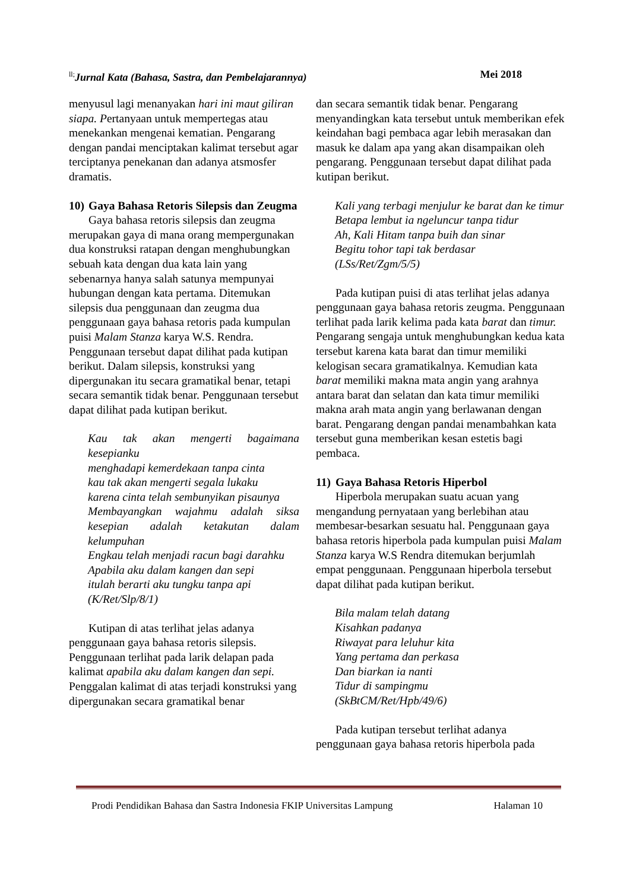<sup>ll;</sup>Jurnal Kata (Bahasa, Sastra, dan Pembelajarannya) Mei 2018
menyusul lagi menanyakan hari ini maut giliran siapa. Pertanyaan untuk mempertegas atau menekankan mengenai kematian. Pengarang dengan pandai menciptakan kalimat tersebut agar terciptanya penekanan dan adanya atsmosfer dramatis.
10) Gaya Bahasa Retoris Silepsis dan Zeugma
Gaya bahasa retoris silepsis dan zeugma merupakan gaya di mana orang mempergunakan dua konstruksi ratapan dengan menghubungkan sebuah kata dengan dua kata lain yang sebenarnya hanya salah satunya mempunyai hubungan dengan kata pertama. Ditemukan silepsis dua penggunaan dan zeugma dua penggunaan gaya bahasa retoris pada kumpulan puisi Malam Stanza karya W.S. Rendra. Penggunaan tersebut dapat dilihat pada kutipan berikut. Dalam silepsis, konstruksi yang dipergunakan itu secara gramatikal benar, tetapi secara semantik tidak benar. Penggunaan tersebut dapat dilihat pada kutipan berikut.
Kau tak akan mengerti bagaimana kesepianku
menghadapi kemerdekaan tanpa cinta
kau tak akan mengerti segala lukaku
karena cinta telah sembunyikan pisaunya
Membayangkan wajahmu adalah siksa kesepian adalah ketakutan dalam kelumpuhan
Engkau telah menjadi racun bagi darahku
Apabila aku dalam kangen dan sepi
itulah berarti aku tungku tanpa api
(K/Ret/Slp/8/1)
Kutipan di atas terlihat jelas adanya penggunaan gaya bahasa retoris silepsis. Penggunaan terlihat pada larik delapan pada kalimat apabila aku dalam kangen dan sepi. Penggalan kalimat di atas terjadi konstruksi yang dipergunakan secara gramatikal benar
dan secara semantik tidak benar. Pengarang menyandingkan kata tersebut untuk memberikan efek keindahan bagi pembaca agar lebih merasakan dan masuk ke dalam apa yang akan disampaikan oleh pengarang. Penggunaan tersebut dapat dilihat pada kutipan berikut.
Kali yang terbagi menjulur ke barat dan ke timur
Betapa lembut ia ngeluncur tanpa tidur
Ah, Kali Hitam tanpa buih dan sinar
Begitu tohor tapi tak berdasar
(LSs/Ret/Zgm/5/5)
Pada kutipan puisi di atas terlihat jelas adanya penggunaan gaya bahasa retoris zeugma. Penggunaan terlihat pada larik kelima pada kata barat dan timur. Pengarang sengaja untuk menghubungkan kedua kata tersebut karena kata barat dan timur memiliki kelogisan secara gramatikalnya. Kemudian kata barat memiliki makna mata angin yang arahnya antara barat dan selatan dan kata timur memiliki makna arah mata angin yang berlawanan dengan barat. Pengarang dengan pandai menambahkan kata tersebut guna memberikan kesan estetis bagi pembaca.
11) Gaya Bahasa Retoris Hiperbol
Hiperbola merupakan suatu acuan yang mengandung pernyataan yang berlebihan atau membesar-besarkan sesuatu hal. Penggunaan gaya bahasa retoris hiperbola pada kumpulan puisi Malam Stanza karya W.S Rendra ditemukan berjumlah empat penggunaan. Penggunaan hiperbola tersebut dapat dilihat pada kutipan berikut.
Bila malam telah datang
Kisahkan padanya
Riwayat para leluhur kita
Yang pertama dan perkasa
Dan biarkan ia nanti
Tidur di sampingmu
(SkBtCM/Ret/Hpb/49/6)
Pada kutipan tersebut terlihat adanya penggunaan gaya bahasa retoris hiperbola pada
Prodi Pendidikan Bahasa dan Sastra Indonesia FKIP Universitas Lampung Halaman 10